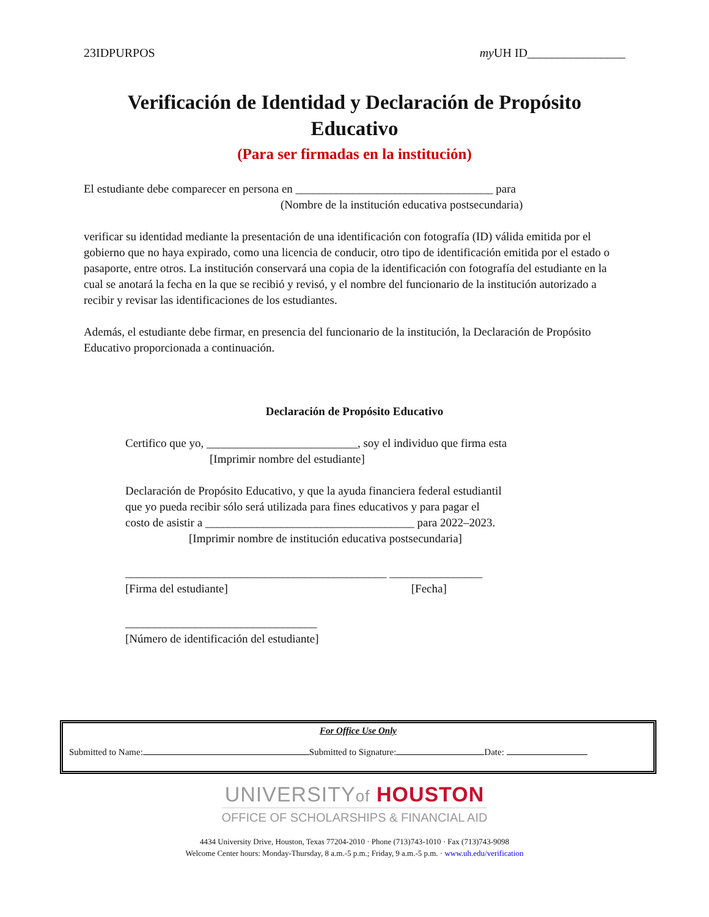23IDPURPOS my UH ID________________
Verificación de Identidad y Declaración de Propósito Educativo
(Para ser firmadas en la institución)
El estudiante debe comparecer en persona en __________________________________ para
(Nombre de la institución educativa postsecundaria)
verificar su identidad mediante la presentación de una identificación con fotografía (ID) válida emitida por el gobierno que no haya expirado, como una licencia de conducir, otro tipo de identificación emitida por el estado o pasaporte, entre otros. La institución conservará una copia de la identificación con fotografía del estudiante en la cual se anotará la fecha en la que se recibió y revisó, y el nombre del funcionario de la institución autorizado a recibir y revisar las identificaciones de los estudiantes.
Además, el estudiante debe firmar, en presencia del funcionario de la institución, la Declaración de Propósito Educativo proporcionada a continuación.
Declaración de Propósito Educativo
Certifico que yo, __________________________, soy el individuo que firma esta
[Imprimir nombre del estudiante]
Declaración de Propósito Educativo, y que la ayuda financiera federal estudiantil
que yo pueda recibir sólo será utilizada para fines educativos y para pagar el
costo de asistir a ____________________________________ para 2022–2023.
[Imprimir nombre de institución educativa postsecundaria]
_____________________________________________ ________________
[Firma del estudiante] [Fecha]
_________________________________
[Número de identificación del estudiante]
For Office Use Only
Submitted to Name: Submitted to Signature: Date:
UNIVERSITYof HOUSTON
OFFICE OF SCHOLARSHIPS & FINANCIAL AID
4434 University Drive, Houston, Texas 77204-2010 · Phone (713)743-1010 · Fax (713)743-9098
Welcome Center hours: Monday-Thursday, 8 a.m.-5 p.m.; Friday, 9 a.m.-5 p.m. · www.uh.edu/verification